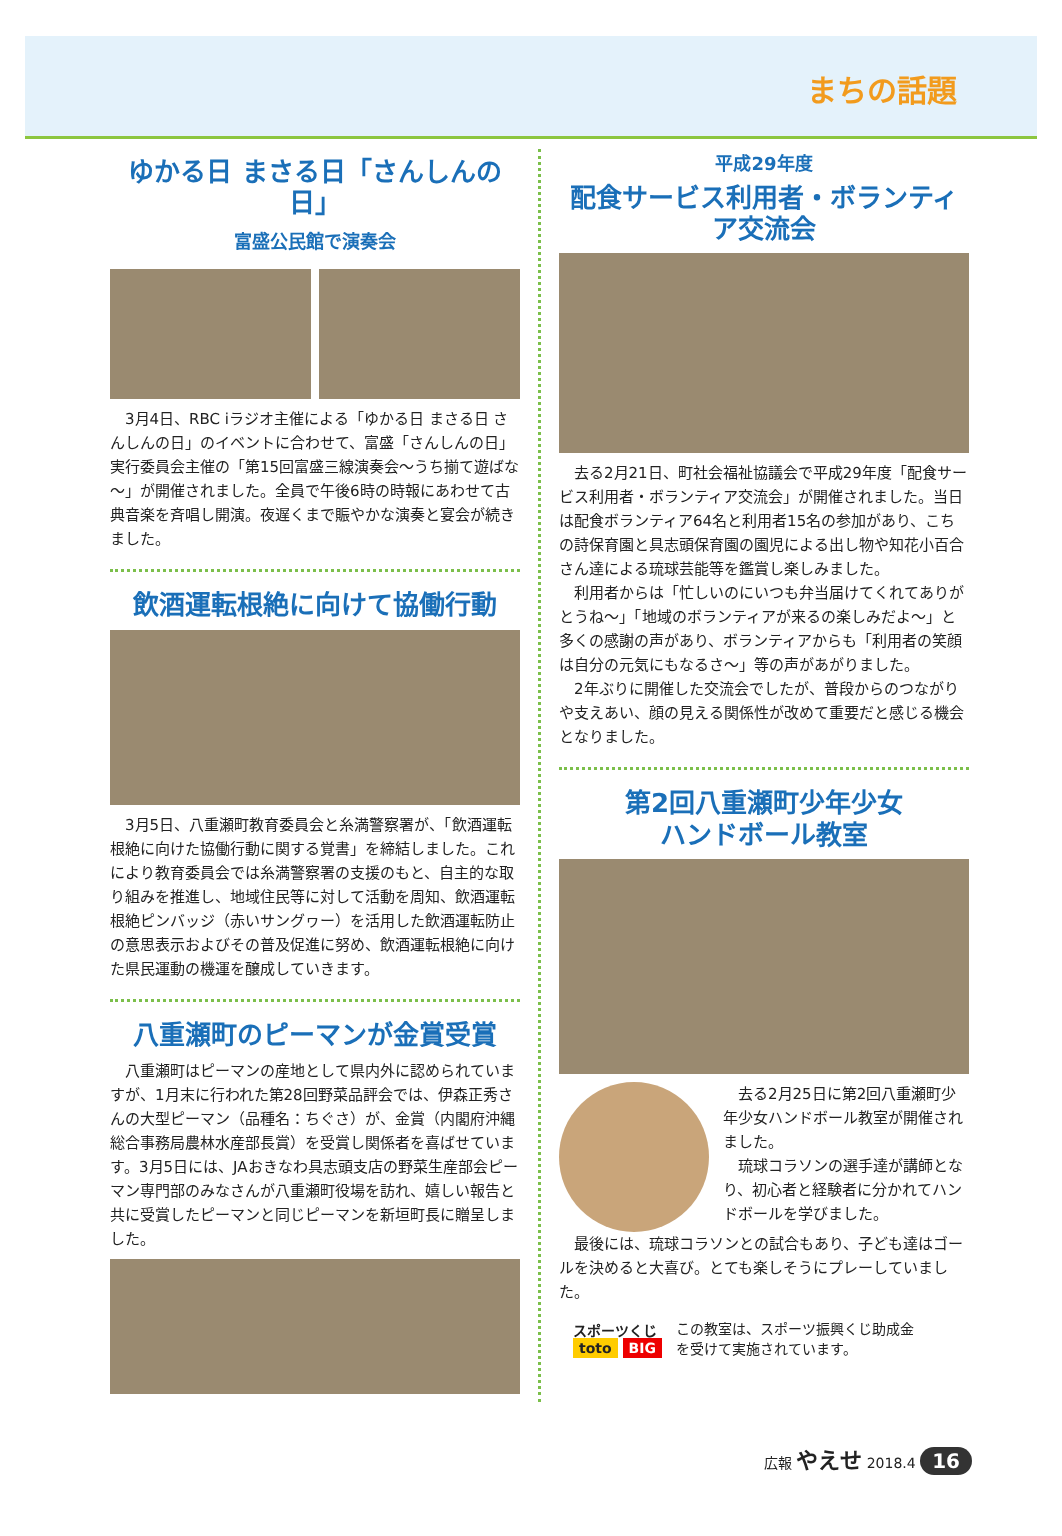まちの話題
ゆかる日 まさる日「さんしんの日」
富盛公民館で演奏会
3月4日、RBC iラジオ主催による「ゆかる日 まさる日 さんしんの日」のイベントに合わせて、富盛「さんしんの日」実行委員会主催の「第15回富盛三線演奏会～うち揃て遊ばな～」が開催されました。全員で午後6時の時報にあわせて古典音楽を斉唱し開演。夜遅くまで賑やかな演奏と宴会が続きました。
飲酒運転根絶に向けて協働行動
3月5日、八重瀬町教育委員会と糸満警察署が、「飲酒運転根絶に向けた協働行動に関する覚書」を締結しました。これにより教育委員会では糸満警察署の支援のもと、自主的な取り組みを推進し、地域住民等に対して活動を周知、飲酒運転根絶ピンバッジ（赤いサングヮー）を活用した飲酒運転防止の意思表示およびその普及促進に努め、飲酒運転根絶に向けた県民運動の機運を醸成していきます。
八重瀬町のピーマンが金賞受賞
八重瀬町はピーマンの産地として県内外に認められていますが、1月末に行われた第28回野菜品評会では、伊森正秀さんの大型ピーマン（品種名：ちぐさ）が、金賞（内閣府沖縄総合事務局農林水産部長賞）を受賞し関係者を喜ばせています。3月5日には、JAおきなわ具志頭支店の野菜生産部会ピーマン専門部のみなさんが八重瀬町役場を訪れ、嬉しい報告と共に受賞したピーマンと同じピーマンを新垣町長に贈呈しました。
平成29年度
配食サービス利用者・ボランティア交流会
去る2月21日、町社会福祉協議会で平成29年度「配食サービス利用者・ボランティア交流会」が開催されました。当日は配食ボランティア64名と利用者15名の参加があり、こちの詩保育園と具志頭保育園の園児による出し物や知花小百合さん達による琉球芸能等を鑑賞し楽しみました。
利用者からは「忙しいのにいつも弁当届けてくれてありがとうね～」「地域のボランティアが来るの楽しみだよ～」と多くの感謝の声があり、ボランティアからも「利用者の笑顔は自分の元気にもなるさ～」等の声があがりました。
2年ぶりに開催した交流会でしたが、普段からのつながりや支えあい、顔の見える関係性が改めて重要だと感じる機会となりました。
第2回八重瀬町少年少女
ハンドボール教室
去る2月25日に第2回八重瀬町少年少女ハンドボール教室が開催されました。
琉球コラソンの選手達が講師となり、初心者と経験者に分かれてハンドボールを学びました。
最後には、琉球コラソンとの試合もあり、子ども達はゴールを決めると大喜び。とても楽しそうにプレーしていました。
スポーツくじ
toto BIG
この教室は、スポーツ振興くじ助成金
を受けて実施されています。
広報 やえせ 2018.4 16